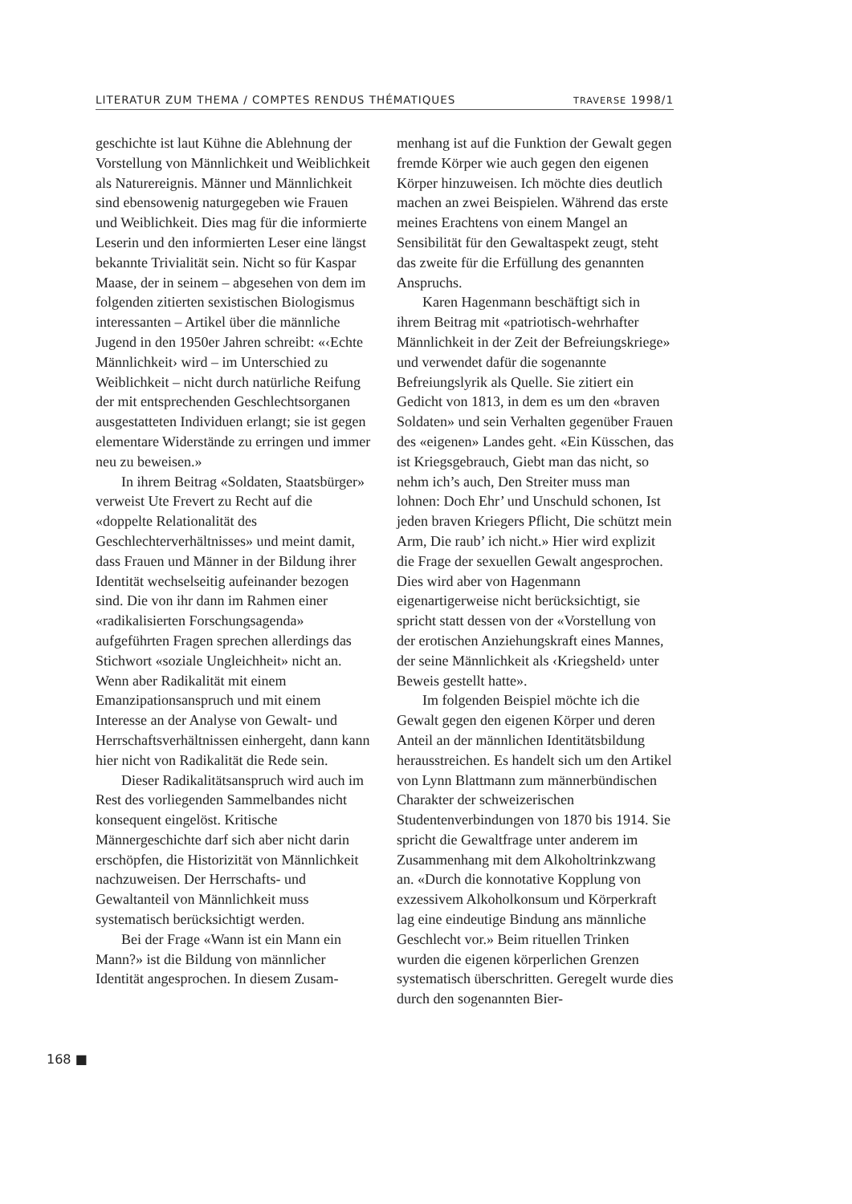LITERATUR ZUM THEMA / COMPTES RENDUS THÉMATIQUES TRAVERSE 1998/1
geschichte ist laut Kühne die Ablehnung der Vorstellung von Männlichkeit und Weiblichkeit als Naturereignis. Männer und Männlichkeit sind ebensowenig naturgegeben wie Frauen und Weiblichkeit. Dies mag für die informierte Leserin und den informierten Leser eine längst bekannte Trivialität sein. Nicht so für Kaspar Maase, der in seinem – abgesehen von dem im folgenden zitierten sexistischen Biologismus interessanten – Artikel über die männliche Jugend in den 1950er Jahren schreibt: «‹Echte Männlichkeit› wird – im Unterschied zu Weiblichkeit – nicht durch natürliche Reifung der mit entsprechenden Geschlechtsorganen ausgestatteten Individuen erlangt; sie ist gegen elementare Widerstände zu erringen und immer neu zu beweisen.»
In ihrem Beitrag «Soldaten, Staatsbürger» verweist Ute Frevert zu Recht auf die «doppelte Relationalität des Geschlechterverhältnisses» und meint damit, dass Frauen und Männer in der Bildung ihrer Identität wechselseitig aufeinander bezogen sind. Die von ihr dann im Rahmen einer «radikalisierten Forschungsagenda» aufgeführten Fragen sprechen allerdings das Stichwort «soziale Ungleichheit» nicht an. Wenn aber Radikalität mit einem Emanzipationsanspruch und mit einem Interesse an der Analyse von Gewalt- und Herrschaftsverhältnissen einhergeht, dann kann hier nicht von Radikalität die Rede sein.
Dieser Radikalitätsanspruch wird auch im Rest des vorliegenden Sammelbandes nicht konsequent eingelöst. Kritische Männergeschichte darf sich aber nicht darin erschöpfen, die Historizität von Männlichkeit nachzuweisen. Der Herrschafts- und Gewaltanteil von Männlichkeit muss systematisch berücksichtigt werden.
Bei der Frage «Wann ist ein Mann ein Mann?» ist die Bildung von männlicher Identität angesprochen. In diesem Zusam-
menhang ist auf die Funktion der Gewalt gegen fremde Körper wie auch gegen den eigenen Körper hinzuweisen. Ich möchte dies deutlich machen an zwei Beispielen. Während das erste meines Erachtens von einem Mangel an Sensibilität für den Gewaltaspekt zeugt, steht das zweite für die Erfüllung des genannten Anspruchs.
Karen Hagenmann beschäftigt sich in ihrem Beitrag mit «patriotisch-wehrhafter Männlichkeit in der Zeit der Befreiungskriege» und verwendet dafür die sogenannte Befreiungslyrik als Quelle. Sie zitiert ein Gedicht von 1813, in dem es um den «braven Soldaten» und sein Verhalten gegenüber Frauen des «eigenen» Landes geht. «Ein Küsschen, das ist Kriegsgebrauch, Giebt man das nicht, so nehm ich’s auch, Den Streiter muss man lohnen: Doch Ehr’ und Unschuld schonen, Ist jeden braven Kriegers Pflicht, Die schützt mein Arm, Die raub’ ich nicht.» Hier wird explizit die Frage der sexuellen Gewalt angesprochen. Dies wird aber von Hagenmann eigenartigerweise nicht berücksichtigt, sie spricht statt dessen von der «Vorstellung von der erotischen Anziehungskraft eines Mannes, der seine Männlichkeit als ‹Kriegsheld› unter Beweis gestellt hatte».
Im folgenden Beispiel möchte ich die Gewalt gegen den eigenen Körper und deren Anteil an der männlichen Identitätsbildung herausstreichen. Es handelt sich um den Artikel von Lynn Blattmann zum männerbündischen Charakter der schweizerischen Studentenverbindungen von 1870 bis 1914. Sie spricht die Gewaltfrage unter anderem im Zusammenhang mit dem Alkoholtrinkzwang an. «Durch die konnotative Kopplung von exzessivem Alkoholkonsum und Körperkraft lag eine eindeutige Bindung ans männliche Geschlecht vor.» Beim rituellen Trinken wurden die eigenen körperlichen Grenzen systematisch überschritten. Geregelt wurde dies durch den sogenannten Bier-
168 ■